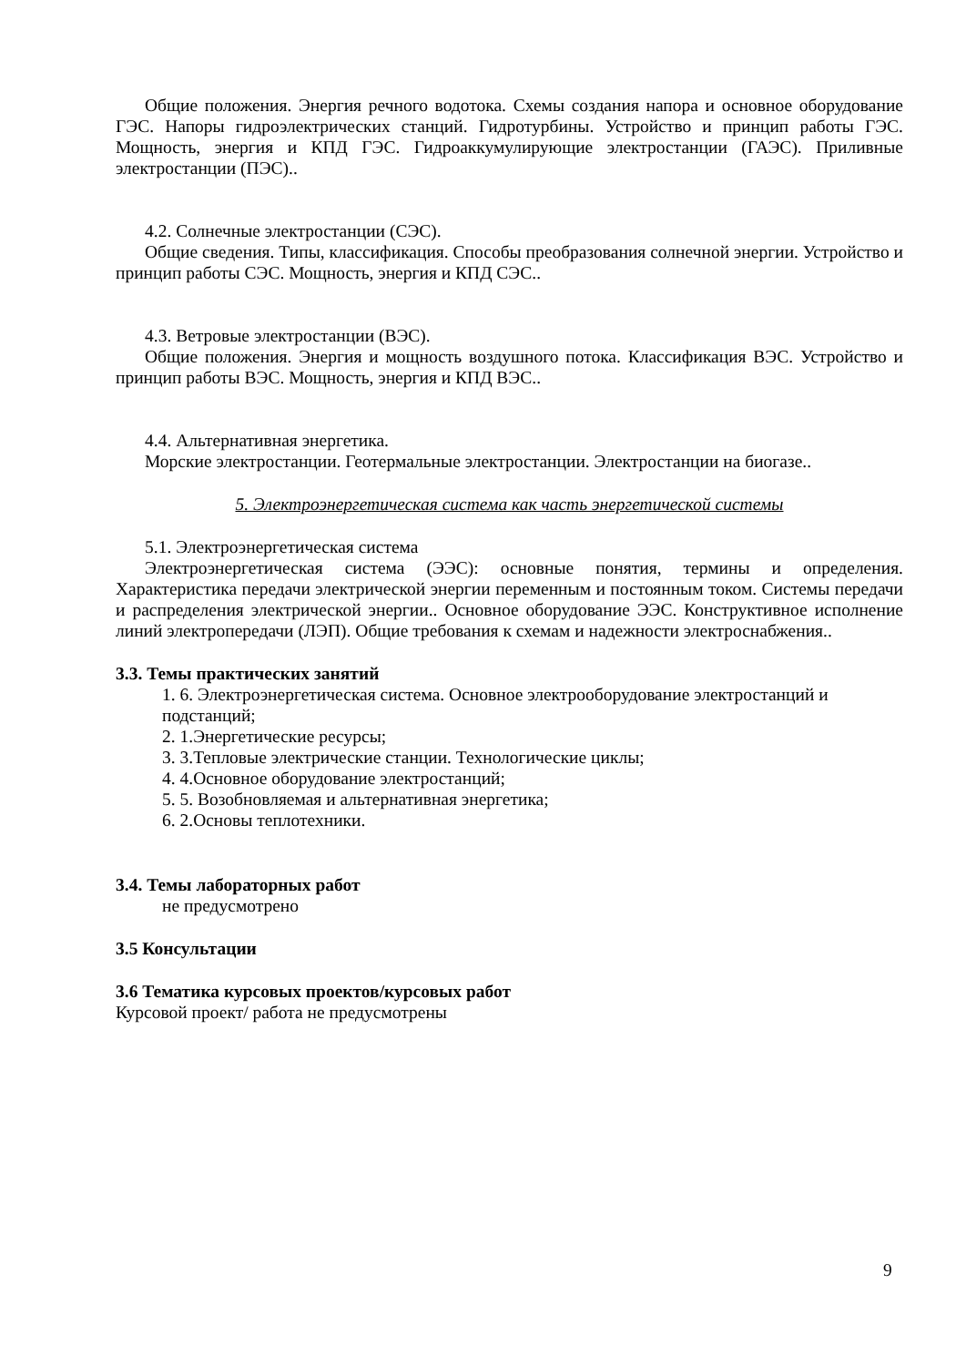Общие положения. Энергия речного водотока. Схемы создания напора и основное оборудование ГЭС. Напоры гидроэлектрических станций. Гидротурбины. Устройство и принцип работы ГЭС. Мощность, энергия и КПД ГЭС. Гидроаккумулирующие электростанции (ГАЭС). Приливные электростанции (ПЭС)..
4.2. Солнечные электростанции (СЭС).
Общие сведения. Типы, классификация. Способы преобразования солнечной энергии. Устройство и принцип работы СЭС. Мощность, энергия и КПД СЭС..
4.3. Ветровые электростанции (ВЭС).
Общие положения. Энергия и мощность воздушного потока. Классификация ВЭС. Устройство и принцип работы ВЭС. Мощность, энергия и КПД ВЭС..
4.4. Альтернативная энергетика.
Морские электростанции. Геотермальные электростанции. Электростанции на биогазе..
5. Электроэнергетическая система как часть энергетической системы
5.1. Электроэнергетическая система
Электроэнергетическая система (ЭЭС): основные понятия, термины и определения. Характеристика передачи электрической энергии переменным и постоянным током. Системы передачи и распределения электрической энергии.. Основное оборудование ЭЭС. Конструктивное исполнение линий электропередачи (ЛЭП). Общие требования к схемам и надежности электроснабжения..
3.3. Темы практических занятий
1. 6. Электроэнергетическая система. Основное электрооборудование электростанций и подстанций;
2. 1.Энергетические ресурсы;
3. 3.Тепловые электрические станции. Технологические циклы;
4. 4.Основное оборудование электростанций;
5. 5. Возобновляемая и альтернативная энергетика;
6. 2.Основы теплотехники.
3.4. Темы лабораторных работ
не предусмотрено
3.5 Консультации
3.6 Тематика курсовых проектов/курсовых работ
Курсовой проект/ работа не предусмотрены
9